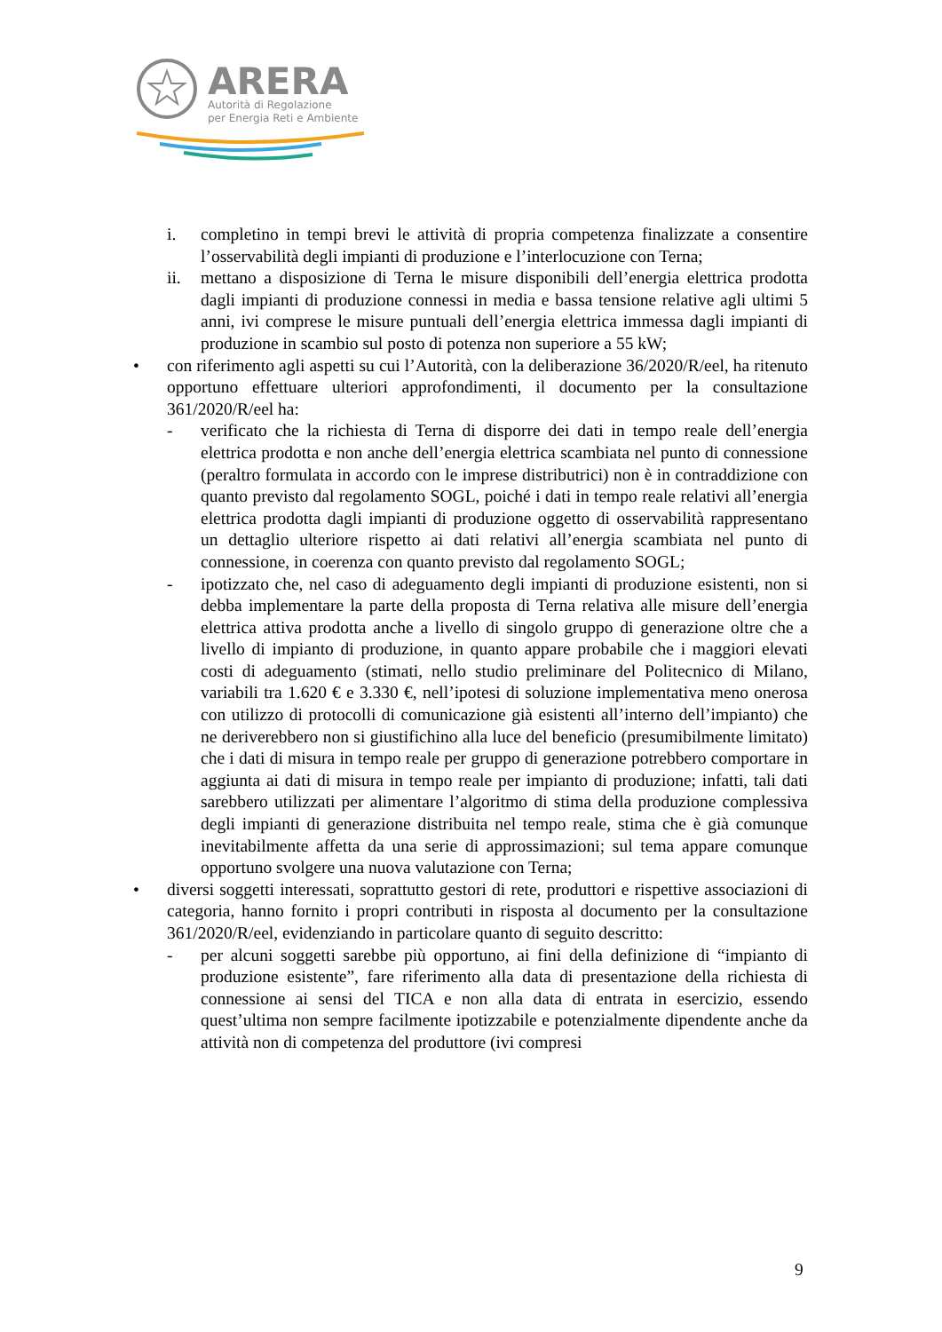ARERA
Autorità di Regolazione
per Energia Reti e Ambiente
i. completino in tempi brevi le attività di propria competenza finalizzate a consentire l’osservabilità degli impianti di produzione e l’interlocuzione con Terna;
ii. mettano a disposizione di Terna le misure disponibili dell’energia elettrica prodotta dagli impianti di produzione connessi in media e bassa tensione relative agli ultimi 5 anni, ivi comprese le misure puntuali dell’energia elettrica immessa dagli impianti di produzione in scambio sul posto di potenza non superiore a 55 kW;
• con riferimento agli aspetti su cui l’Autorità, con la deliberazione 36/2020/R/eel, ha ritenuto opportuno effettuare ulteriori approfondimenti, il documento per la consultazione 361/2020/R/eel ha:
- verificato che la richiesta di Terna di disporre dei dati in tempo reale dell’energia elettrica prodotta e non anche dell’energia elettrica scambiata nel punto di connessione (peraltro formulata in accordo con le imprese distributrici) non è in contraddizione con quanto previsto dal regolamento SOGL, poiché i dati in tempo reale relativi all’energia elettrica prodotta dagli impianti di produzione oggetto di osservabilità rappresentano un dettaglio ulteriore rispetto ai dati relativi all’energia scambiata nel punto di connessione, in coerenza con quanto previsto dal regolamento SOGL;
- ipotizzato che, nel caso di adeguamento degli impianti di produzione esistenti, non si debba implementare la parte della proposta di Terna relativa alle misure dell’energia elettrica attiva prodotta anche a livello di singolo gruppo di generazione oltre che a livello di impianto di produzione, in quanto appare probabile che i maggiori elevati costi di adeguamento (stimati, nello studio preliminare del Politecnico di Milano, variabili tra 1.620 € e 3.330 €, nell’ipotesi di soluzione implementativa meno onerosa con utilizzo di protocolli di comunicazione già esistenti all’interno dell’impianto) che ne deriverebbero non si giustifichino alla luce del beneficio (presumibilmente limitato) che i dati di misura in tempo reale per gruppo di generazione potrebbero comportare in aggiunta ai dati di misura in tempo reale per impianto di produzione; infatti, tali dati sarebbero utilizzati per alimentare l’algoritmo di stima della produzione complessiva degli impianti di generazione distribuita nel tempo reale, stima che è già comunque inevitabilmente affetta da una serie di approssimazioni; sul tema appare comunque opportuno svolgere una nuova valutazione con Terna;
• diversi soggetti interessati, soprattutto gestori di rete, produttori e rispettive associazioni di categoria, hanno fornito i propri contributi in risposta al documento per la consultazione 361/2020/R/eel, evidenziando in particolare quanto di seguito descritto:
- per alcuni soggetti sarebbe più opportuno, ai fini della definizione di “impianto di produzione esistente”, fare riferimento alla data di presentazione della richiesta di connessione ai sensi del TICA e non alla data di entrata in esercizio, essendo quest’ultima non sempre facilmente ipotizzabile e potenzialmente dipendente anche da attività non di competenza del produttore (ivi compresi
9